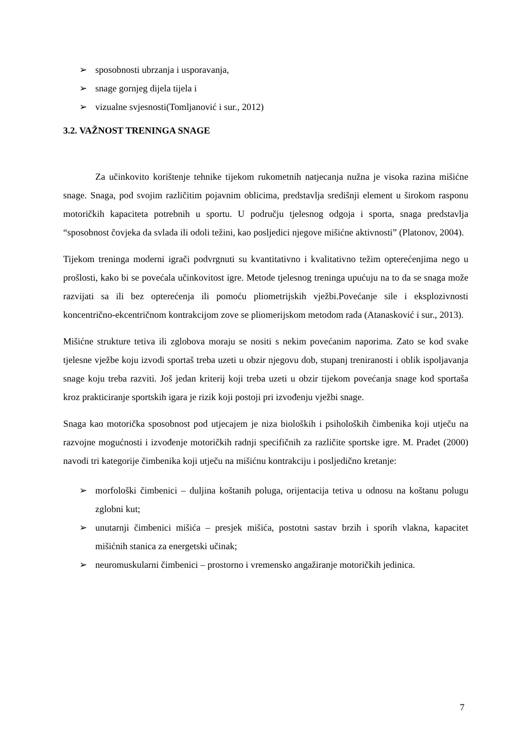➢ sposobnosti ubrzanja i usporavanja,
➢ snage gornjeg dijela tijela i
➢ vizualne svjesnosti(Tomljanović i sur., 2012)
3.2. VAŽNOST TRENINGA SNAGE
Za učinkovito korištenje tehnike tijekom rukometnih natjecanja nužna je visoka razina mišićne snage. Snaga, pod svojim različitim pojavnim oblicima, predstavlja središnji element u širokom rasponu motoričkih kapaciteta potrebnih u sportu. U području tjelesnog odgoja i sporta, snaga predstavlja “sposobnost čovjeka da svlada ili odoli težini, kao posljedici njegove mišićne aktivnosti” (Platonov, 2004).
Tijekom treninga moderni igrači podvrgnuti su kvantitativno i kvalitativno težim opterećenjima nego u prošlosti, kako bi se povećala učinkovitost igre. Metode tjelesnog treninga upućuju na to da se snaga može razvijati sa ili bez opterećenja ili pomoću pliometrijskih vježbi.Povećanje sile i eksplozivnosti koncentrično-ekcentričnom kontrakcijom zove se pliomerijskom metodom rada (Atanasković i sur., 2013).
Mišićne strukture tetiva ili zglobova moraju se nositi s nekim povećanim naporima. Zato se kod svake tjelesne vježbe koju izvodi sportaš treba uzeti u obzir njegovu dob, stupanj treniranosti i oblik ispoljavanja snage koju treba razviti. Još jedan kriterij koji treba uzeti u obzir tijekom povećanja snage kod sportaša kroz prakticiranje sportskih igara je rizik koji postoji pri izvođenju vježbi snage.
Snaga kao motorička sposobnost pod utjecajem je niza bioloških i psiholoških čimbenika koji utječu na razvojne mogućnosti i izvođenje motoričkih radnji specifičnih za različite sportske igre. M. Pradet (2000) navodi tri kategorije čimbenika koji utječu na mišićnu kontrakciju i posljedično kretanje:
➢ morfološki čimbenici – duljina koštanih poluga, orijentacija tetiva u odnosu na koštanu polugu zglobni kut;
➢ unutarnji čimbenici mišića – presjek mišića, postotni sastav brzih i sporih vlakna, kapacitet mišićnih stanica za energetski učinak;
➢ neuromuskularni čimbenici – prostorno i vremensko angažiranje motoričkih jedinica.
7